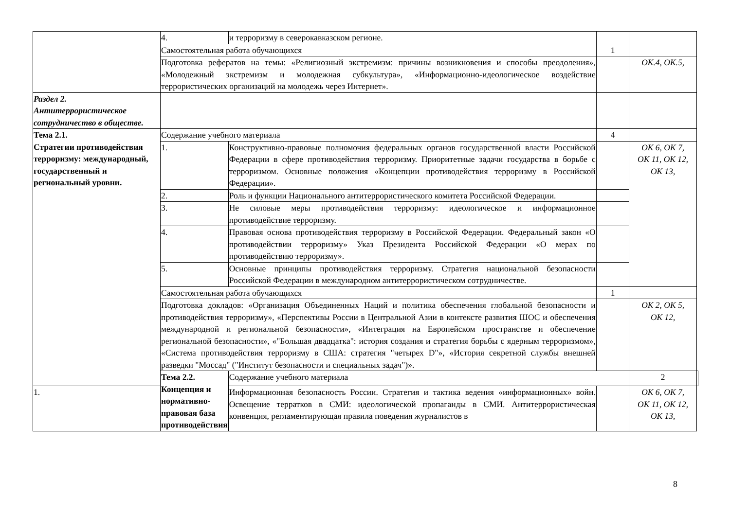| | 4. | и терроризму в северокавказском регионе. | | | |
| | Самостоятельная работа обучающихся | | 1 | | |
| | Подготовка рефератов на темы: «Религиозный экстремизм: причины возникновения и способы преодоления», «Молодежный экстремизм и молодежная субкультура», «Информационно-идеологическое воздействие террористических организаций на молодежь через Интернет». | | | ОК.4, ОК.5, | |
| Раздел 2. Антитеррористическое сотрудничество в обществе. | | | | | |
| Тема 2.1. Стратегии противодействия терроризму: международный, государственный и региональный уровни. | Содержание учебного материала | | 4 | | |
| | 1. | Конструктивно-правовые полномочия федеральных органов государственной власти Российской Федерации в сфере противодействия терроризму. Приоритетные задачи государства в борьбе с терроризмом. Основные положения «Концепции противодействия терроризму в Российской Федерации». | | ОК 6, ОК 7, ОК 11, ОК 12, ОК 13, | |
| | 2. | Роль и функции Национального антитеррористического комитета Российской Федерации. | | | |
| | 3. | Не силовые меры противодействия терроризму: идеологическое и информационное противодействие терроризму. | | | |
| | 4. | Правовая основа противодействия терроризму в Российской Федерации. Федеральный закон «О противодействии терроризму» Указ Президента Российской Федерации «О мерах по противодействию терроризму». | | | |
| | 5. | Основные принципы противодействия терроризму. Стратегия национальной безопасности Российской Федерации в международном антитеррористическом сотрудничестве. | | | |
| | Самостоятельная работа обучающихся | | 1 | | |
| | Подготовка докладов: «Организация Объединенных Наций и политика обеспечения глобальной безопасности и противодействия терроризму», «Перспективы России в Центральной Азии в контексте развития ШОС и обеспечения международной и региональной безопасности», «Интеграция на Европейском пространстве и обеспечение региональной безопасности», «"Большая двадцатка": история создания и стратегия борьбы с ядерным терроризмом», «Система противодействия терроризму в США: стратегия "четырех D"», «История секретной службы внешней разведки "Моссад" ("Институт безопасности и специальных задач")». | | | ОК 2, ОК 5, ОК 12, | |
| | Тема 2.2. Концепция и нормативно-правовая база противодействия | Содержание учебного материала | | 2 | |
| 1. | | Информационная безопасность России. Стратегия и тактика ведения «информационных» войн. Освещение терратков в СМИ: идеологической пропаганды в СМИ. Антитеррористическая конвенция, регламентирующая правила поведения журналистов в | | ОК 6, ОК 7, ОК 11, ОК 12, ОК 13, | |
8